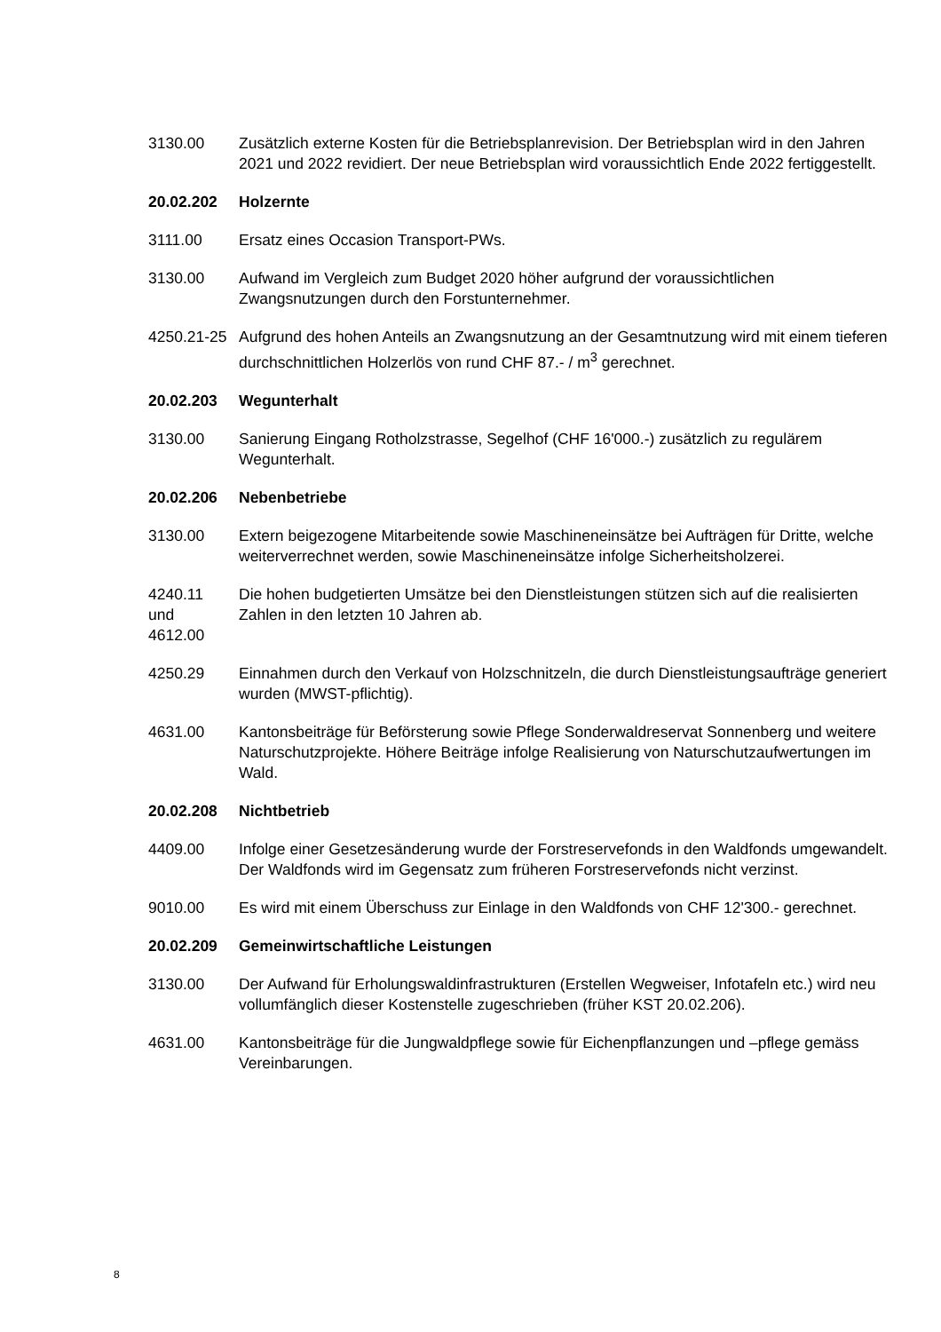3130.00 Zusätzlich externe Kosten für die Betriebsplanrevision. Der Betriebsplan wird in den Jahren 2021 und 2022 revidiert. Der neue Betriebsplan wird voraussichtlich Ende 2022 fertiggestellt.
20.02.202 Holzernte
3111.00 Ersatz eines Occasion Transport-PWs.
3130.00 Aufwand im Vergleich zum Budget 2020 höher aufgrund der voraussichtlichen Zwangsnutzungen durch den Forstunternehmer.
4250.21-25
Aufgrund des hohen Anteils an Zwangsnutzung an der Gesamtnutzung wird mit einem tieferen durchschnittlichen Holzerlös von rund CHF 87.- / m<sup>3</sup> gerechnet.
20.02.203 Wegunterhalt
3130.00 Sanierung Eingang Rotholzstrasse, Segelhof (CHF 16'000.-) zusätzlich zu regulärem Wegunterhalt.
20.02.206 Nebenbetriebe
3130.00 Extern beigezogene Mitarbeitende sowie Maschineneinsätze bei Aufträgen für Dritte, welche weiterverrechnet werden, sowie Maschineneinsätze infolge Sicherheitsholzerei.
4240.11
und
4612.00
Die hohen budgetierten Umsätze bei den Dienstleistungen stützen sich auf die realisierten Zahlen in den letzten 10 Jahren ab.
4250.29 Einnahmen durch den Verkauf von Holzschnitzeln, die durch Dienstleistungsaufträge generiert wurden (MWST-pflichtig).
4631.00 Kantonsbeiträge für Beförsterung sowie Pflege Sonderwaldreservat Sonnenberg und weitere Naturschutzprojekte. Höhere Beiträge infolge Realisierung von Naturschutzaufwertungen im Wald.
20.02.208 Nichtbetrieb
4409.00 Infolge einer Gesetzesänderung wurde der Forstreservefonds in den Waldfonds umgewandelt. Der Waldfonds wird im Gegensatz zum früheren Forstreservefonds nicht verzinst.
9010.00 Es wird mit einem Überschuss zur Einlage in den Waldfonds von CHF 12'300.- gerechnet.
20.02.209 Gemeinwirtschaftliche Leistungen
3130.00 Der Aufwand für Erholungswaldinfrastrukturen (Erstellen Wegweiser, Infotafeln etc.) wird neu vollumfänglich dieser Kostenstelle zugeschrieben (früher KST 20.02.206).
4631.00 Kantonsbeiträge für die Jungwaldpflege sowie für Eichenpflanzungen und –pflege gemäss Vereinbarungen.
8